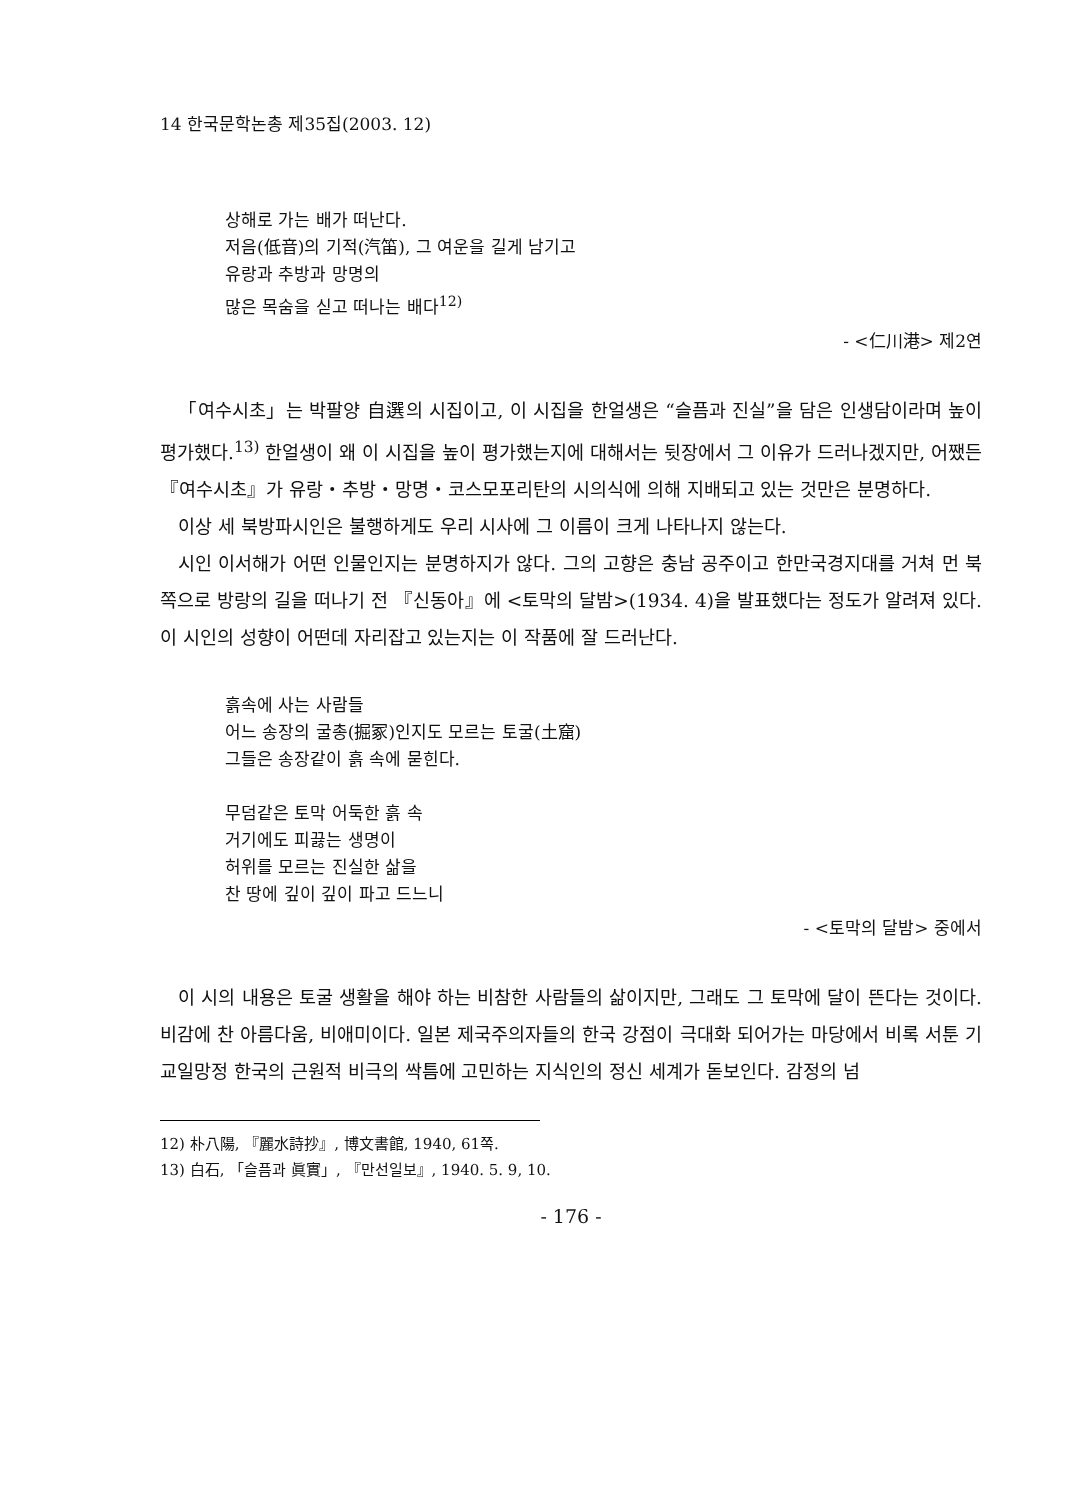14 한국문학논총 제35집(2003. 12)
상해로 가는 배가 떠난다.
저음(低音)의 기적(汽笛), 그 여운을 길게 남기고
유랑과 추방과 망명의
많은 목숨을 싣고 떠나는 배다<sup>12)</sup>
- <仁川港> 제2연
「여수시초」는 박팔양 自選의 시집이고, 이 시집을 한얼생은 “슬픔과 진실”을 담은 인생담이라며 높이 평가했다.<sup>13)</sup> 한얼생이 왜 이 시집을 높이 평가했는지에 대해서는 뒷장에서 그 이유가 드러나겠지만, 어쨌든 『여수시초』가 유랑・추방・망명・코스모포리탄의 시의식에 의해 지배되고 있는 것만은 분명하다.
이상 세 북방파시인은 불행하게도 우리 시사에 그 이름이 크게 나타나지 않는다.
시인 이서해가 어떤 인물인지는 분명하지가 않다. 그의 고향은 충남 공주이고 한만국경지대를 거쳐 먼 북쪽으로 방랑의 길을 떠나기 전 『신동아』에 <토막의 달밤>(1934. 4)을 발표했다는 정도가 알려져 있다. 이 시인의 성향이 어떤데 자리잡고 있는지는 이 작품에 잘 드러난다.
흙속에 사는 사람들
어느 송장의 굴총(掘冢)인지도 모르는 토굴(土窟)
그들은 송장같이 흙 속에 묻힌다.
무덤같은 토막 어둑한 흙 속
거기에도 피끓는 생명이
허위를 모르는 진실한 삶을
찬 땅에 깊이 깊이 파고 드느니
- <토막의 달밤> 중에서
이 시의 내용은 토굴 생활을 해야 하는 비참한 사람들의 삶이지만, 그래도 그 토막에 달이 뜬다는 것이다. 비감에 찬 아름다움, 비애미이다. 일본 제국주의자들의 한국 강점이 극대화 되어가는 마당에서 비록 서툰 기교일망정 한국의 근원적 비극의 싹틈에 고민하는 지식인의 정신 세계가 돋보인다. 감정의 넘
12) 朴八陽, 『麗水詩抄』, 博文書館, 1940, 61쪽.
13) 白石, 「슬픔과 眞實」, 『만선일보』, 1940. 5. 9, 10.
- 176 -